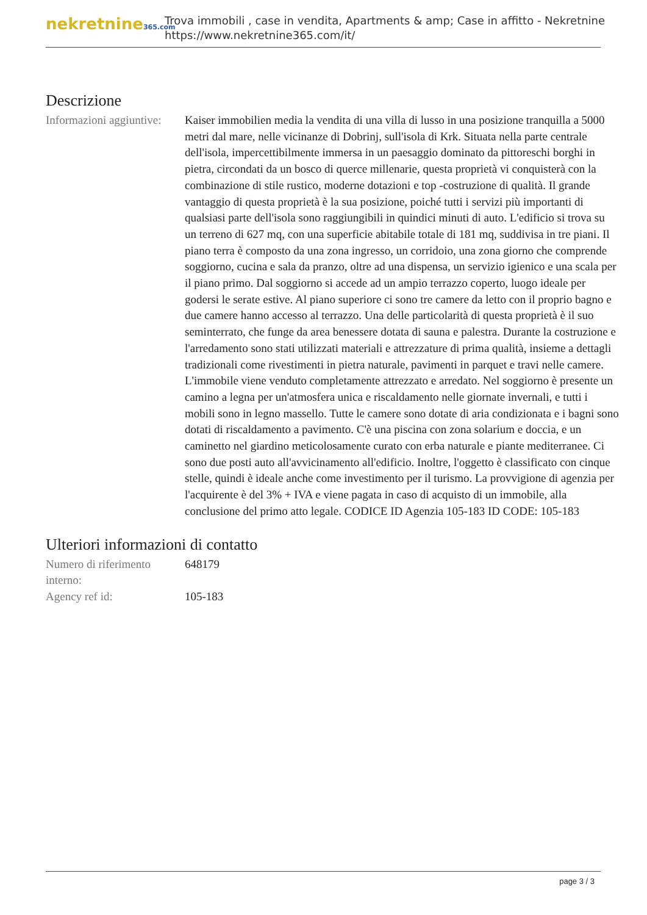nekretnine365.com
Trova immobili , case in vendita, Apartments & amp; Case in affitto - Nekretnine
https://www.nekretnine365.com/it/
Descrizione
| Informazioni aggiuntive: | Kaiser immobilien media la vendita di una villa di lusso in una posizione tranquilla a 5000 metri dal mare, nelle vicinanze di Dobrinj, sull'isola di Krk. Situata nella parte centrale dell'isola, impercettibilmente immersa in un paesaggio dominato da pittoreschi borghi in pietra, circondati da un bosco di querce millenarie, questa proprietà vi conquisterà con la combinazione di stile rustico, moderne dotazioni e top -costruzione di qualità. Il grande vantaggio di questa proprietà è la sua posizione, poiché tutti i servizi più importanti di qualsiasi parte dell'isola sono raggiungibili in quindici minuti di auto. L'edificio si trova su un terreno di 627 mq, con una superficie abitabile totale di 181 mq, suddivisa in tre piani. Il piano terra è composto da una zona ingresso, un corridoio, una zona giorno che comprende soggiorno, cucina e sala da pranzo, oltre ad una dispensa, un servizio igienico e una scala per il piano primo. Dal soggiorno si accede ad un ampio terrazzo coperto, luogo ideale per godersi le serate estive. Al piano superiore ci sono tre camere da letto con il proprio bagno e due camere hanno accesso al terrazzo. Una delle particolarità di questa proprietà è il suo seminterrato, che funge da area benessere dotata di sauna e palestra. Durante la costruzione e l'arredamento sono stati utilizzati materiali e attrezzature di prima qualità, insieme a dettagli tradizionali come rivestimenti in pietra naturale, pavimenti in parquet e travi nelle camere. L'immobile viene venduto completamente attrezzato e arredato. Nel soggiorno è presente un camino a legna per un'atmosfera unica e riscaldamento nelle giornate invernali, e tutti i mobili sono in legno massello. Tutte le camere sono dotate di aria condizionata e i bagni sono dotati di riscaldamento a pavimento. C'è una piscina con zona solarium e doccia, e un caminetto nel giardino meticolosamente curato con erba naturale e piante mediterranee. Ci sono due posti auto all'avvicinamento all'edificio. Inoltre, l'oggetto è classificato con cinque stelle, quindi è ideale anche come investimento per il turismo. La provvigione di agenzia per l'acquirente è del 3% + IVA e viene pagata in caso di acquisto di un immobile, alla conclusione del primo atto legale. CODICE ID Agenzia 105-183 ID CODE: 105-183 |
Ulteriori informazioni di contatto
| Numero di riferimento interno: | 648179 |
| Agency ref id: | 105-183 |
page 3 / 3